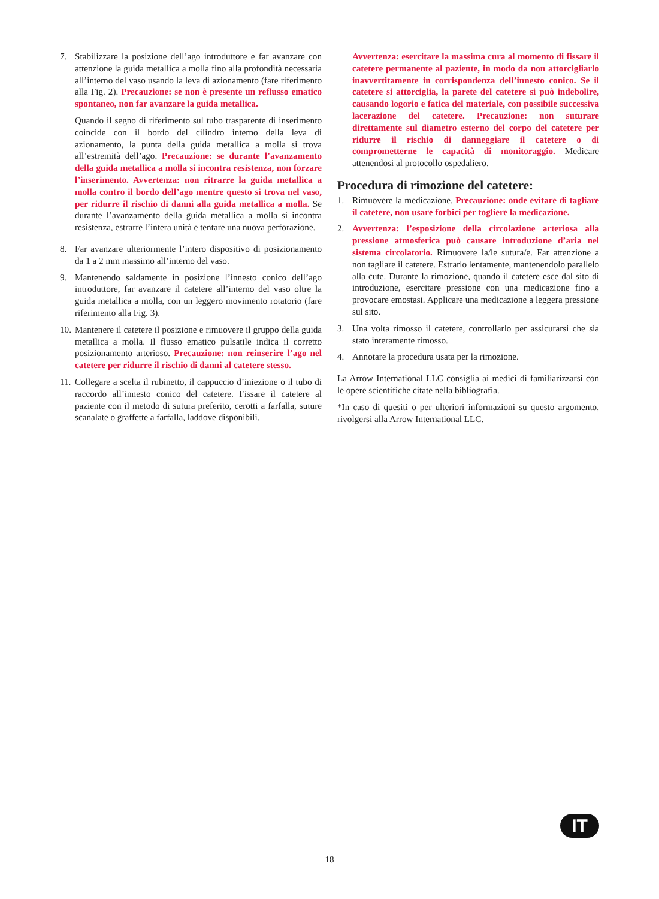7. Stabilizzare la posizione dell’ago introduttore e far avanzare con attenzione la guida metallica a molla fino alla profondità necessaria all’interno del vaso usando la leva di azionamento (fare riferimento alla Fig. 2). Precauzione: se non è presente un reflusso ematico spontaneo, non far avanzare la guida metallica.
Quando il segno di riferimento sul tubo trasparente di inserimento coincide con il bordo del cilindro interno della leva di azionamento, la punta della guida metallica a molla si trova all’estremità dell’ago. Precauzione: se durante l’avanzamento della guida metallica a molla si incontra resistenza, non forzare l’inserimento. Avvertenza: non ritrarre la guida metallica a molla contro il bordo dell’ago mentre questo si trova nel vaso, per ridurre il rischio di danni alla guida metallica a molla. Se durante l’avanzamento della guida metallica a molla si incontra resistenza, estrarre l’intera unità e tentare una nuova perforazione.
8. Far avanzare ulteriormente l’intero dispositivo di posizionamento da 1 a 2 mm massimo all’interno del vaso.
9. Mantenendo saldamente in posizione l’innesto conico dell’ago introduttore, far avanzare il catetere all’interno del vaso oltre la guida metallica a molla, con un leggero movimento rotatorio (fare riferimento alla Fig. 3).
10.
Mantenere il catetere il posizione e rimuovere il gruppo della guida metallica a molla. Il flusso ematico pulsatile indica il corretto posizionamento arterioso. Precauzione: non reinserire l’ago nel catetere per ridurre il rischio di danni al catetere stesso.
11.
Collegare a scelta il rubinetto, il cappuccio d’iniezione o il tubo di raccordo all’innesto conico del catetere. Fissare il catetere al paziente con il metodo di sutura preferito, cerotti a farfalla, suture scanalate o graffette a farfalla, laddove disponibili.
Avvertenza: esercitare la massima cura al momento di fissare il catetere permanente al paziente, in modo da non attorcigliarlo inavvertitamente in corrispondenza dell’innesto conico. Se il catetere si attorciglia, la parete del catetere si può indebolire, causando logorio e fatica del materiale, con possibile successiva lacerazione del catetere. Precauzione: non suturare direttamente sul diametro esterno del corpo del catetere per ridurre il rischio di danneggiare il catetere o di comprometterne le capacità di monitoraggio. Medicare attenendosi al protocollo ospedaliero.
Procedura di rimozione del catetere:
1. Rimuovere la medicazione. Precauzione: onde evitare di tagliare il catetere, non usare forbici per togliere la medicazione.
2. Avvertenza: l’esposizione della circolazione arteriosa alla pressione atmosferica può causare introduzione d’aria nel sistema circolatorio. Rimuovere la/le sutura/e. Far attenzione a non tagliare il catetere. Estrarlo lentamente, mantenendolo parallelo alla cute. Durante la rimozione, quando il catetere esce dal sito di introduzione, esercitare pressione con una medicazione fino a provocare emostasi. Applicare una medicazione a leggera pressione sul sito.
3. Una volta rimosso il catetere, controllarlo per assicurarsi che sia stato interamente rimosso.
4. Annotare la procedura usata per la rimozione.
La Arrow International LLC consiglia ai medici di familiarizzarsi con le opere scientifiche citate nella bibliografia.
*In caso di quesiti o per ulteriori informazioni su questo argomento, rivolgersi alla Arrow International LLC.
IT
18